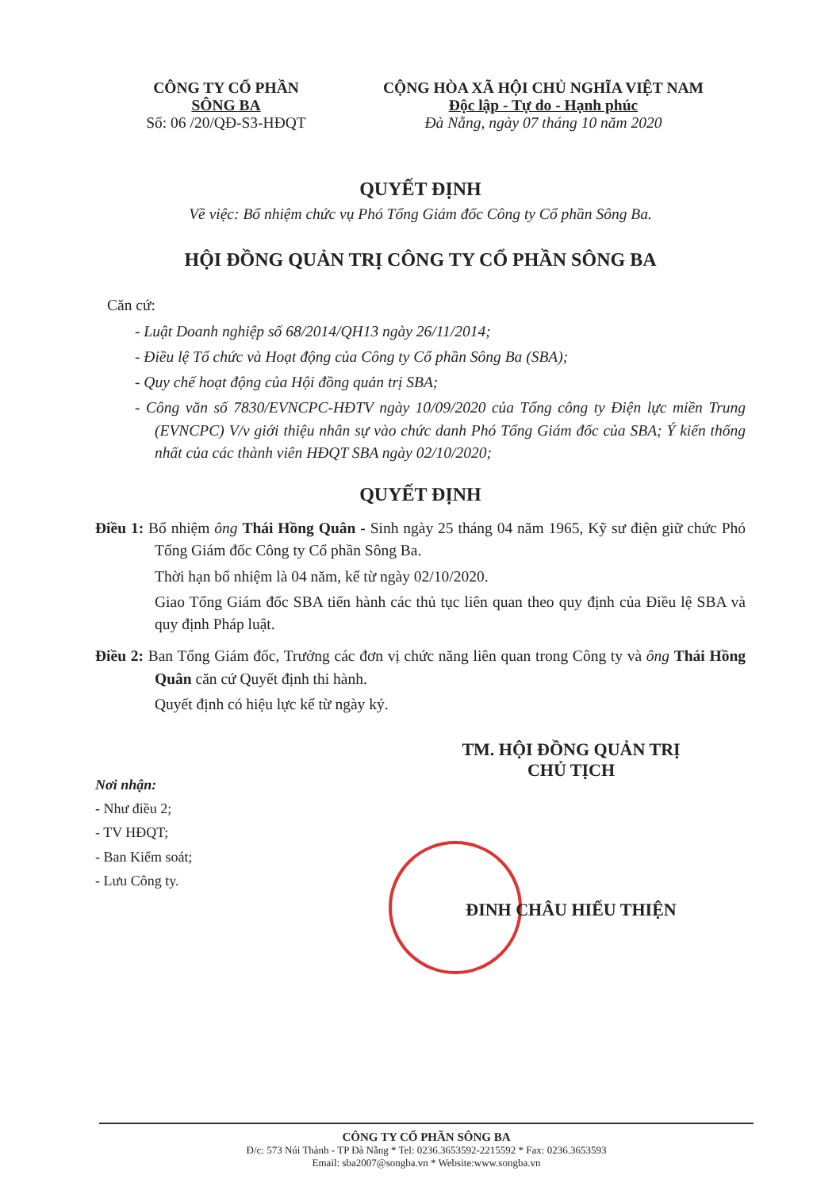CÔNG TY CỔ PHẦN
SÔNG BA
Số: 06 /20/QĐ-S3-HĐQT
CỘNG HÒA XÃ HỘI CHỦ NGHĨA VIỆT NAM
Độc lập - Tự do - Hạnh phúc
Đà Nẵng, ngày 07 tháng 10 năm 2020
QUYẾT ĐỊNH
Về việc: Bổ nhiệm chức vụ Phó Tổng Giám đốc Công ty Cổ phần Sông Ba.
HỘI ĐỒNG QUẢN TRỊ CÔNG TY CỔ PHẦN SÔNG BA
Căn cứ:
- Luật Doanh nghiệp số 68/2014/QH13 ngày 26/11/2014;
- Điều lệ Tổ chức và Hoạt động của Công ty Cổ phần Sông Ba (SBA);
- Quy chế hoạt động của Hội đồng quản trị SBA;
- Công văn số 7830/EVNCPC-HĐTV ngày 10/09/2020 của Tổng công ty Điện lực miền Trung (EVNCPC) V/v giới thiệu nhân sự vào chức danh Phó Tổng Giám đốc của SBA; Ý kiến thống nhất của các thành viên HĐQT SBA ngày 02/10/2020;
QUYẾT ĐỊNH
Điều 1: Bổ nhiệm ông Thái Hồng Quân - Sinh ngày 25 tháng 04 năm 1965, Kỹ sư điện giữ chức Phó Tổng Giám đốc Công ty Cổ phần Sông Ba.
Thời hạn bổ nhiệm là 04 năm, kể từ ngày 02/10/2020.
Giao Tổng Giám đốc SBA tiến hành các thủ tục liên quan theo quy định của Điều lệ SBA và quy định Pháp luật.
Điều 2: Ban Tổng Giám đốc, Trưởng các đơn vị chức năng liên quan trong Công ty và ông Thái Hồng Quân căn cứ Quyết định thi hành.
Quyết định có hiệu lực kể từ ngày ký.
Nơi nhận:
- Như điều 2;
- TV HĐQT;
- Ban Kiểm soát;
- Lưu Công ty.
TM. HỘI ĐỒNG QUẢN TRỊ
CHỦ TỊCH
ĐINH CHÂU HIẾU THIỆN
CÔNG TY CỔ PHẦN SÔNG BA
Đ/c: 573 Núi Thành - TP Đà Nẵng * Tel: 0236.3653592-2215592 * Fax: 0236.3653593
Email: sba2007@songba.vn * Website:www.songba.vn